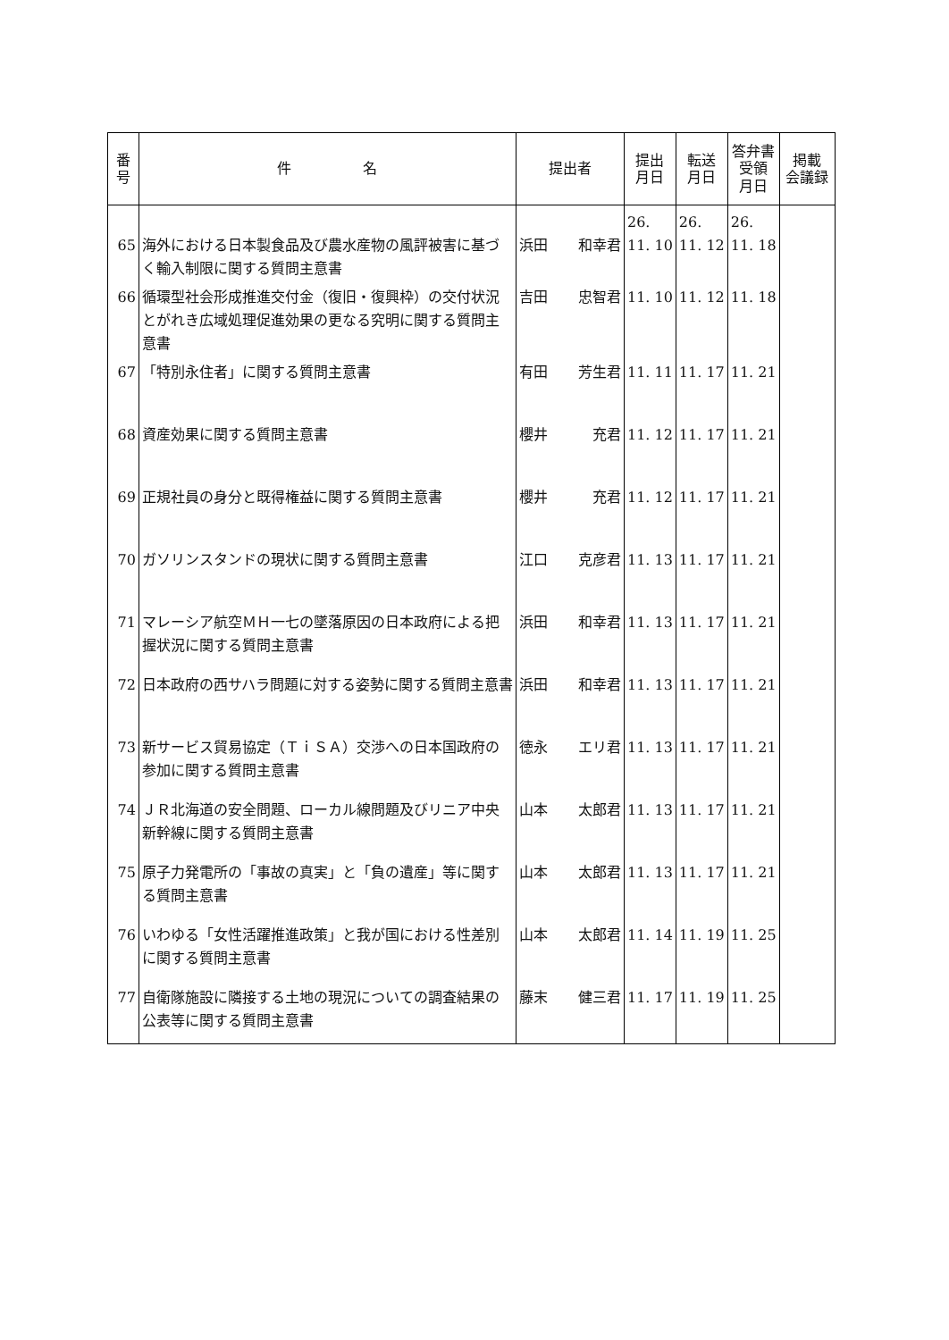| 番 号 | 件 名 | 提出者 | 提出 月日 | 転送 月日 | 答弁書 受領 月日 | 掲載 会議録 |
| --- | --- | --- | --- | --- | --- | --- |
| 65 | 海外における日本製食品及び農水産物の風評被害に基づく輸入制限に関する質問主意書 | 浜田 和幸君 | 26. 11. 10 | 26. 11. 12 | 26. 11. 18 | |
| 66 | 循環型社会形成推進交付金（復旧・復興枠）の交付状況とがれき広域処理促進効果の更なる究明に関する質問主意書 | 吉田 忠智君 | 11. 10 | 11. 12 | 11. 18 | |
| 67 | 「特別永住者」に関する質問主意書 | 有田 芳生君 | 11. 11 | 11. 17 | 11. 21 | |
| 68 | 資産効果に関する質問主意書 | 櫻井 充君 | 11. 12 | 11. 17 | 11. 21 | |
| 69 | 正規社員の身分と既得権益に関する質問主意書 | 櫻井 充君 | 11. 12 | 11. 17 | 11. 21 | |
| 70 | ガソリンスタンドの現状に関する質問主意書 | 江口 克彦君 | 11. 13 | 11. 17 | 11. 21 | |
| 71 | マレーシア航空ＭＨ一七の墜落原因の日本政府による把握状況に関する質問主意書 | 浜田 和幸君 | 11. 13 | 11. 17 | 11. 21 | |
| 72 | 日本政府の西サハラ問題に対する姿勢に関する質問主意書 | 浜田 和幸君 | 11. 13 | 11. 17 | 11. 21 | |
| 73 | 新サービス貿易協定（ＴｉＳＡ）交渉への日本国政府の参加に関する質問主意書 | 徳永 エリ君 | 11. 13 | 11. 17 | 11. 21 | |
| 74 | ＪＲ北海道の安全問題、ローカル線問題及びリニア中央新幹線に関する質問主意書 | 山本 太郎君 | 11. 13 | 11. 17 | 11. 21 | |
| 75 | 原子力発電所の「事故の真実」と「負の遺産」等に関する質問主意書 | 山本 太郎君 | 11. 13 | 11. 17 | 11. 21 | |
| 76 | いわゆる「女性活躍推進政策」と我が国における性差別に関する質問主意書 | 山本 太郎君 | 11. 14 | 11. 19 | 11. 25 | |
| 77 | 自衛隊施設に隣接する土地の現況についての調査結果の公表等に関する質問主意書 | 藤末 健三君 | 11. 17 | 11. 19 | 11. 25 | |